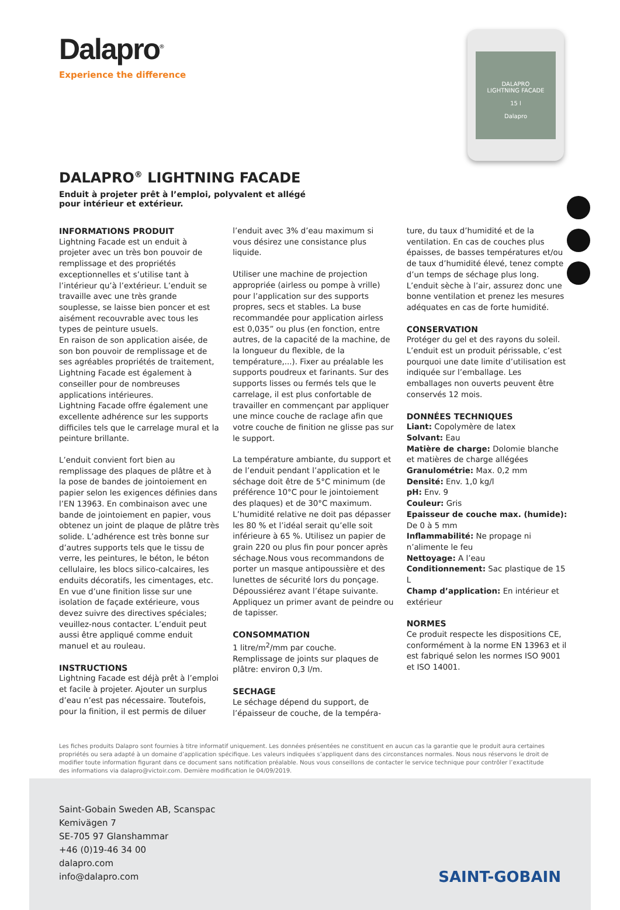Dalapro<sup>®</sup>
Experience the difference
DALAPRO
LIGHTNING FACADE
15 l
Dalapro
DALAPRO<sup>®</sup> LIGHTNING FACADE
Enduit à projeter prêt à l’emploi, polyvalent et allégé pour intérieur et extérieur.
INFORMATIONS PRODUIT
Lightning Facade est un enduit à projeter avec un très bon pouvoir de remplissage et des propriétés exceptionnelles et s’utilise tant à l’intérieur qu’à l’extérieur. L’enduit se travaille avec une très grande souplesse, se laisse bien poncer et est aisément recouvrable avec tous les types de peinture usuels.
En raison de son application aisée, de son bon pouvoir de remplissage et de ses agréables propriétés de traitement, Lightning Facade est également à conseiller pour de nombreuses applications intérieures.
Lightning Facade offre également une excellente adhérence sur les supports difficiles tels que le carrelage mural et la peinture brillante.
L’enduit convient fort bien au remplissage des plaques de plâtre et à la pose de bandes de jointoiement en papier selon les exigences définies dans l’EN 13963. En combinaison avec une bande de jointoiement en papier, vous obtenez un joint de plaque de plâtre très solide. L’adhérence est très bonne sur d’autres supports tels que le tissu de verre, les peintures, le béton, le béton cellulaire, les blocs silico-calcaires, les enduits décoratifs, les cimentages, etc. En vue d’une finition lisse sur une isolation de façade extérieure, vous devez suivre des directives spéciales; veuillez-nous contacter. L’enduit peut aussi être appliqué comme enduit manuel et au rouleau.
INSTRUCTIONS
Lightning Facade est déjà prêt à l’emploi et facile à projeter. Ajouter un surplus d’eau n’est pas nécessaire. Toutefois, pour la finition, il est permis de diluer
l’enduit avec 3% d’eau maximum si vous désirez une consistance plus liquide.
Utiliser une machine de projection appropriée (airless ou pompe à vrille) pour l’application sur des supports propres, secs et stables. La buse recommandée pour application airless est 0,035” ou plus (en fonction, entre autres, de la capacité de la machine, de la longueur du flexible, de la température,...). Fixer au préalable les supports poudreux et farinants. Sur des supports lisses ou fermés tels que le carrelage, il est plus confortable de travailler en commençant par appliquer une mince couche de raclage afin que votre couche de finition ne glisse pas sur le support.
La température ambiante, du support et de l’enduit pendant l’application et le séchage doit être de 5°C minimum (de préférence 10°C pour le jointoiement des plaques) et de 30°C maximum. L’humidité relative ne doit pas dépasser les 80 % et l’idéal serait qu’elle soit inférieure à 65 %. Utilisez un papier de grain 220 ou plus fin pour poncer après séchage.Nous vous recommandons de porter un masque antipoussière et des lunettes de sécurité lors du ponçage. Dépoussiérez avant l’étape suivante. Appliquez un primer avant de peindre ou de tapisser.
CONSOMMATION
1 litre/m<sup>2</sup>/mm par couche.
Remplissage de joints sur plaques de plâtre: environ 0,3 l/m.
SECHAGE
Le séchage dépend du support, de l’épaisseur de couche, de la tempéra-
ture, du taux d’humidité et de la ventilation. En cas de couches plus épaisses, de basses températures et/ou de taux d’humidité élevé, tenez compte d’un temps de séchage plus long. L’enduit sèche à l’air, assurez donc une bonne ventilation et prenez les mesures adéquates en cas de forte humidité.
CONSERVATION
Protéger du gel et des rayons du soleil. L’enduit est un produit périssable, c’est pourquoi une date limite d’utilisation est indiquée sur l’emballage. Les emballages non ouverts peuvent être conservés 12 mois.
DONNÉES TECHNIQUES
Liant: Copolymère de latex
Solvant: Eau
Matière de charge: Dolomie blanche et matières de charge allégées
Granulométrie: Max. 0,2 mm
Densité: Env. 1,0 kg/l
pH: Env. 9
Couleur: Gris
Epaisseur de couche max. (humide): De 0 à 5 mm
Inflammabilité: Ne propage ni n’alimente le feu
Nettoyage: A l’eau
Conditionnement: Sac plastique de 15 L
Champ d’application: En intérieur et extérieur
NORMES
Ce produit respecte les dispositions CE, conformément à la norme EN 13963 et il est fabriqué selon les normes ISO 9001 et ISO 14001.
Les fiches produits Dalapro sont fournies à titre informatif uniquement. Les données présentées ne constituent en aucun cas la garantie que le produit aura certaines propriétés ou sera adapté à un domaine d’application spécifique. Les valeurs indiquées s’appliquent dans des circonstances normales. Nous nous réservons le droit de modifier toute information figurant dans ce document sans notification préalable. Nous vous conseillons de contacter le service technique pour contrôler l’exactitude des informations via dalapro@victoir.com. Dernière modification le 04/09/2019.
Saint-Gobain Sweden AB, Scanspac
Kemivägen 7
SE-705 97 Glanshammar
+46 (0)19-46 34 00
dalapro.com
info@dalapro.com
SAINT-GOBAIN